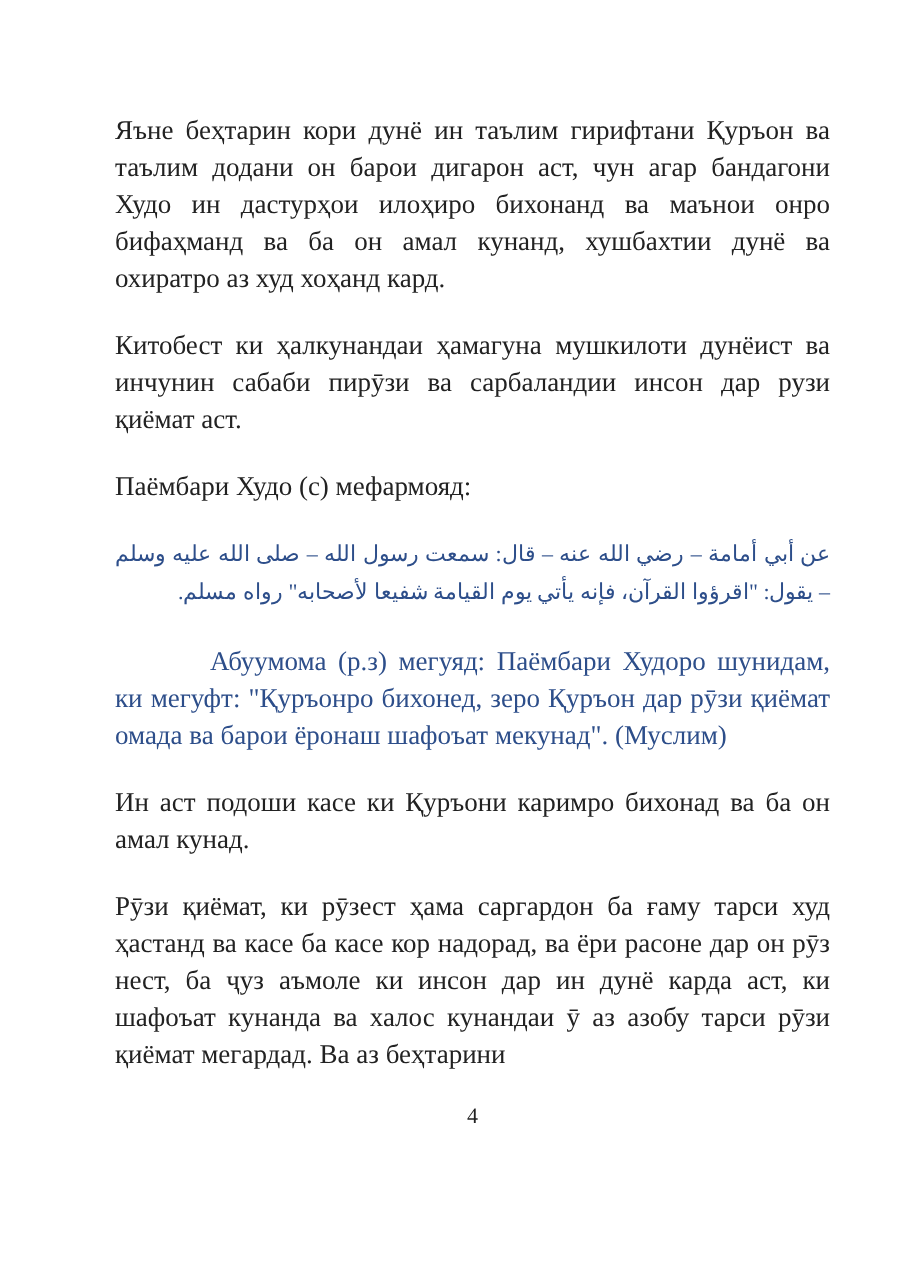Яъне беҳтарин кори дунё ин таълим гирифтани Қуръон ва таълим додани он барои дигарон аст, чун агар бандагони Худо ин дастурҳои илоҳиро бихонанд ва маънои онро бифаҳманд ва ба он амал кунанд, хушбахтии дунё ва охиратро аз худ хоҳанд кард.
Китобест ки ҳалкунандаи ҳамагуна мушкилоти дунёист ва инчунин сабаби пирӯзи ва сарбаландии инсон дар рузи қиёмат аст.
Паёмбари Худо (с) мефармояд:
عن أبي أمامة – رضي الله عنه – قال: سمعت رسول الله – صلى الله عليه وسلم – يقول: "اقرؤوا القرآن، فإنه يأتي يوم القيامة شفيعا لأصحابه" رواه مسلم.
Абуумома (р.з) мегуяд: Паёмбари Худоро шунидам, ки мегуфт: "Қуръонро бихонед, зеро Қуръон дар рӯзи қиёмат омада ва барои ёронаш шафоъат мекунад". (Муслим)
Ин аст подоши касе ки Қуръони каримро бихонад ва ба он амал кунад.
Рӯзи қиёмат, ки рӯзест ҳама саргардон ба ғаму тарси худ ҳастанд ва касе ба касе кор надорад, ва ёри расоне дар он рӯз нест, ба ҷуз аъмоле ки инсон дар ин дунё карда аст, ки шафоъат кунанда ва халос кунандаи ӯ аз азобу тарси рӯзи қиёмат мегардад. Ва аз беҳтарини
4